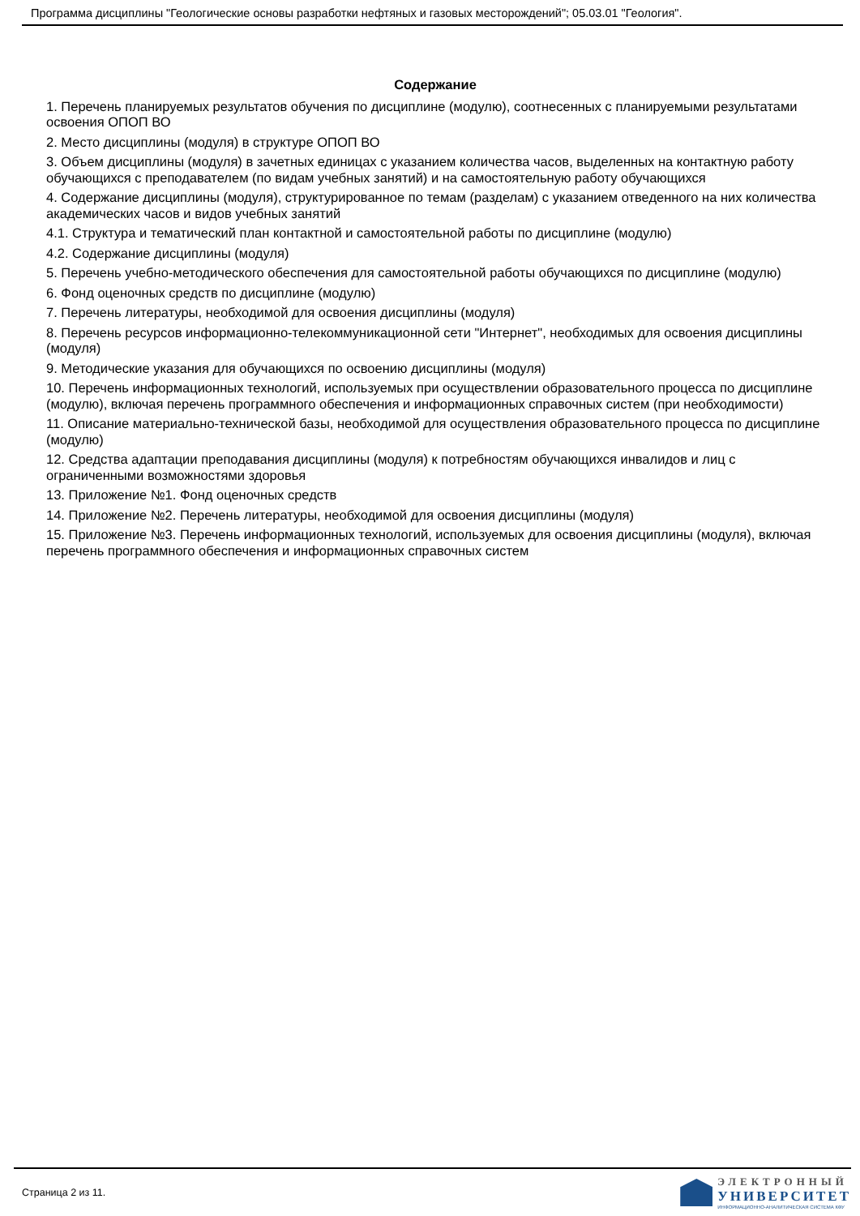Программа дисциплины "Геологические основы разработки нефтяных и газовых месторождений"; 05.03.01 "Геология".
Содержание
1. Перечень планируемых результатов обучения по дисциплине (модулю), соотнесенных с планируемыми результатами освоения ОПОП ВО
2. Место дисциплины (модуля) в структуре ОПОП ВО
3. Объем дисциплины (модуля) в зачетных единицах с указанием количества часов, выделенных на контактную работу обучающихся с преподавателем (по видам учебных занятий) и на самостоятельную работу обучающихся
4. Содержание дисциплины (модуля), структурированное по темам (разделам) с указанием отведенного на них количества академических часов и видов учебных занятий
4.1. Структура и тематический план контактной и самостоятельной работы по дисциплине (модулю)
4.2. Содержание дисциплины (модуля)
5. Перечень учебно-методического обеспечения для самостоятельной работы обучающихся по дисциплине (модулю)
6. Фонд оценочных средств по дисциплине (модулю)
7. Перечень литературы, необходимой для освоения дисциплины (модуля)
8. Перечень ресурсов информационно-телекоммуникационной сети "Интернет", необходимых для освоения дисциплины (модуля)
9. Методические указания для обучающихся по освоению дисциплины (модуля)
10. Перечень информационных технологий, используемых при осуществлении образовательного процесса по дисциплине (модулю), включая перечень программного обеспечения и информационных справочных систем (при необходимости)
11. Описание материально-технической базы, необходимой для осуществления образовательного процесса по дисциплине (модулю)
12. Средства адаптации преподавания дисциплины (модуля) к потребностям обучающихся инвалидов и лиц с ограниченными возможностями здоровья
13. Приложение №1. Фонд оценочных средств
14. Приложение №2. Перечень литературы, необходимой для освоения дисциплины (модуля)
15. Приложение №3. Перечень информационных технологий, используемых для освоения дисциплины (модуля), включая перечень программного обеспечения и информационных справочных систем
Страница 2 из 11.
ЭЛЕКТРОННЫЙ
УНИВЕРСИТЕТ
ИНФОРМАЦИОННО-АНАЛИТИЧЕСКАЯ СИСТЕМА КФУ